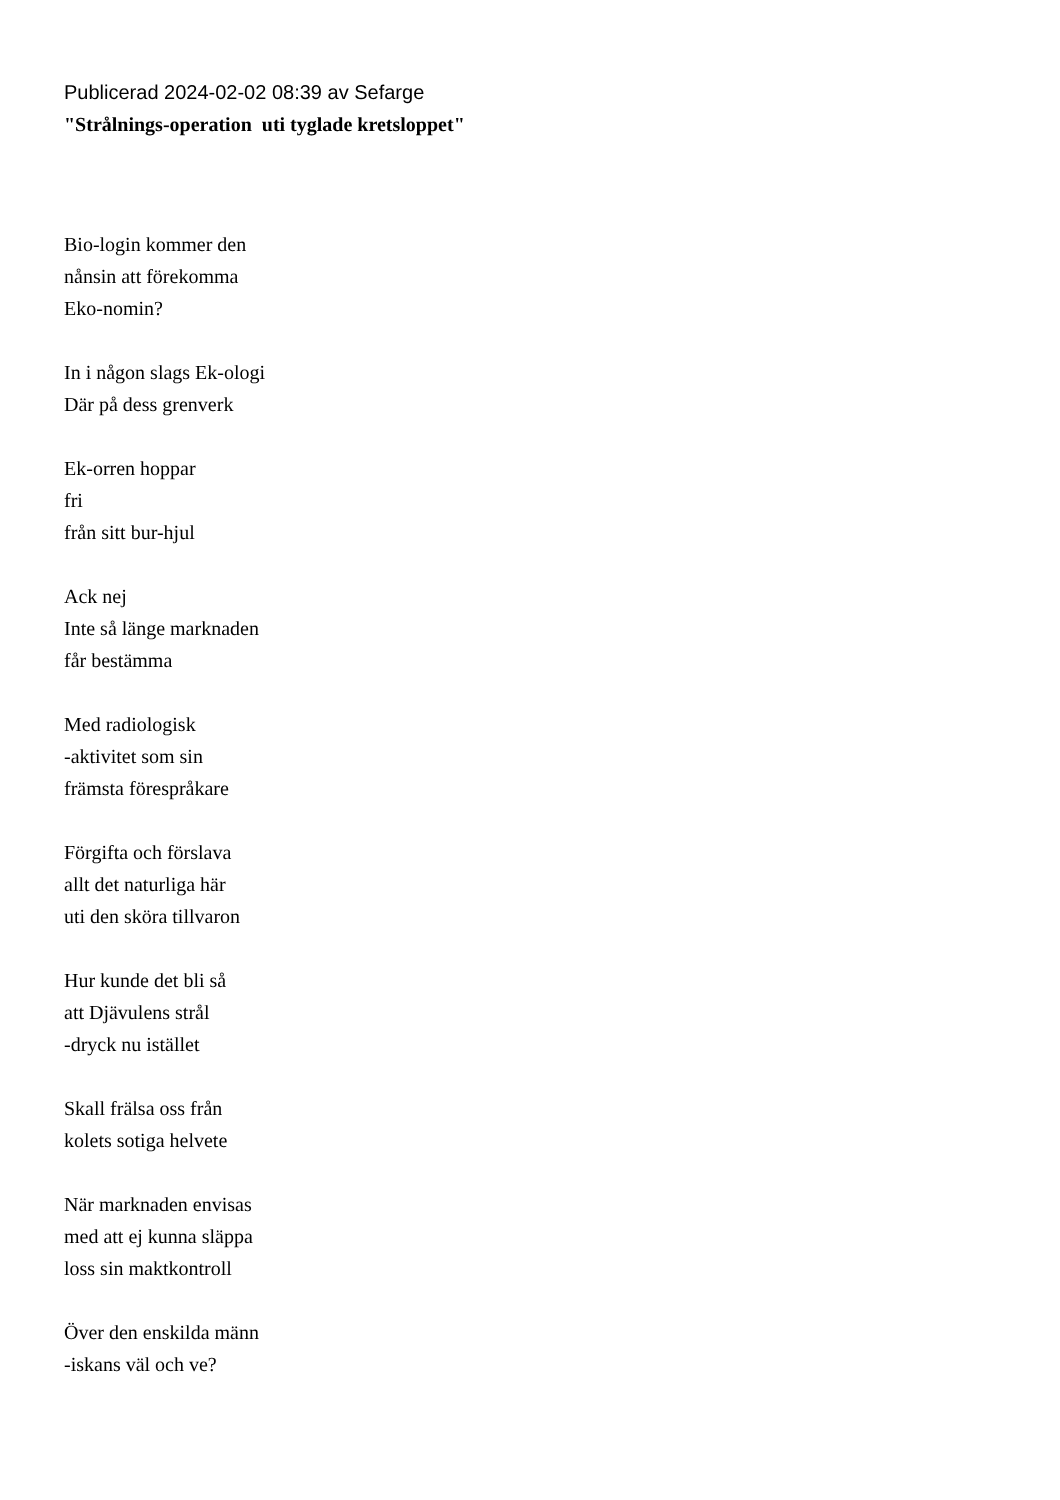Publicerad 2024-02-02 08:39 av Sefarge
"Strålnings-operation uti tyglade kretsloppet"
Bio-login kommer den
nånsin att förekomma
Eko-nomin?
In i någon slags Ek-ologi
Där på dess grenverk
Ek-orren hoppar
fri
från sitt bur-hjul
Ack nej
Inte så länge marknaden
får bestämma
Med radiologisk
-aktivitet som sin
främsta förespråkare
Förgifta och förslava
allt det naturliga här
uti den sköra tillvaron
Hur kunde det bli så
att Djävulens strål
-dryck nu istället
Skall frälsa oss från
kolets sotiga helvete
När marknaden envisas
med att ej kunna släppa
loss sin maktkontroll
Över den enskilda männ
-iskans väl och ve?